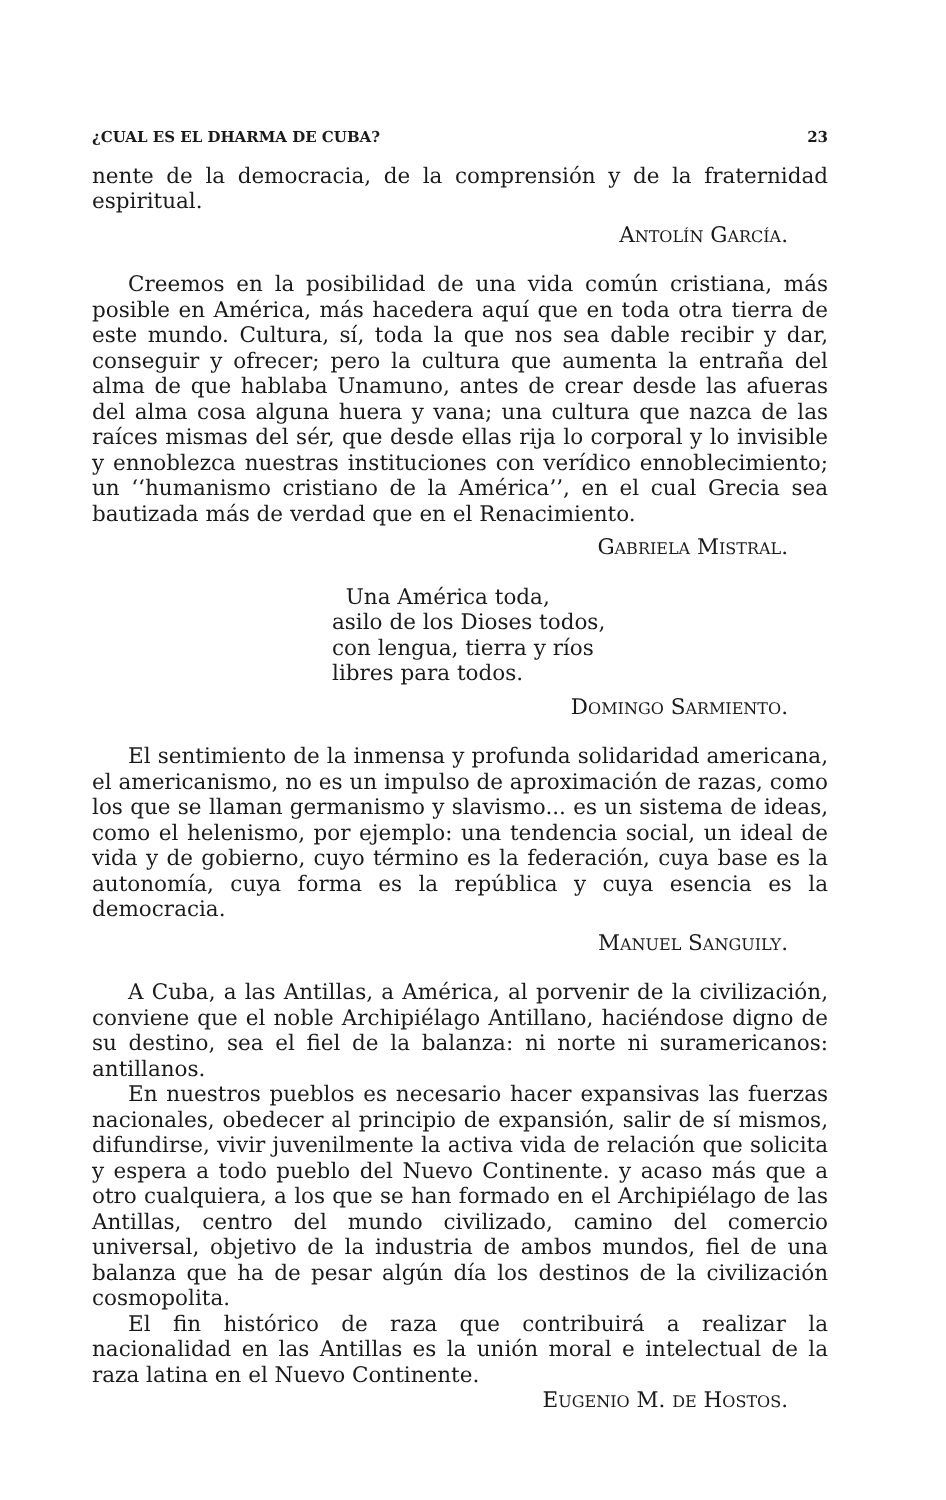¿CUAL ES EL DHARMA DE CUBA? 23
nente de la democracia, de la comprensión y de la fraternidad espiritual.
ANTOLÍN GARCÍA.
Creemos en la posibilidad de una vida común cristiana, más posible en América, más hacedera aquí que en toda otra tierra de este mundo. Cultura, sí, toda la que nos sea dable recibir y dar, conseguir y ofrecer; pero la cultura que aumenta la entraña del alma de que hablaba Unamuno, antes de crear desde las afueras del alma cosa alguna huera y vana; una cultura que nazca de las raíces mismas del sér, que desde ellas rija lo corporal y lo invisible y ennoblezca nuestras instituciones con verídico ennoblecimiento; un ‘‘humanismo cristiano de la América’’, en el cual Grecia sea bautizada más de verdad que en el Renacimiento.
GABRIELA MISTRAL.
Una América toda,
asilo de los Dioses todos,
con lengua, tierra y ríos
libres para todos.
DOMINGO SARMIENTO.
El sentimiento de la inmensa y profunda solidaridad americana, el americanismo, no es un impulso de aproximación de razas, como los que se llaman germanismo y slavismo... es un sistema de ideas, como el helenismo, por ejemplo: una tendencia social, un ideal de vida y de gobierno, cuyo término es la federación, cuya base es la autonomía, cuya forma es la república y cuya esencia es la democracia.
MANUEL SANGUILY.
A Cuba, a las Antillas, a América, al porvenir de la civilización, conviene que el noble Archipiélago Antillano, haciéndose digno de su destino, sea el fiel de la balanza: ni norte ni suramericanos: antillanos.
En nuestros pueblos es necesario hacer expansivas las fuerzas nacionales, obedecer al principio de expansión, salir de sí mismos, difundirse, vivir juvenilmente la activa vida de relación que solicita y espera a todo pueblo del Nuevo Continente. y acaso más que a otro cualquiera, a los que se han formado en el Archipiélago de las Antillas, centro del mundo civilizado, camino del comercio universal, objetivo de la industria de ambos mundos, fiel de una balanza que ha de pesar algún día los destinos de la civilización cosmopolita.
El fin histórico de raza que contribuirá a realizar la nacionalidad en las Antillas es la unión moral e intelectual de la raza latina en el Nuevo Continente.
EUGENIO M. DE HOSTOS.